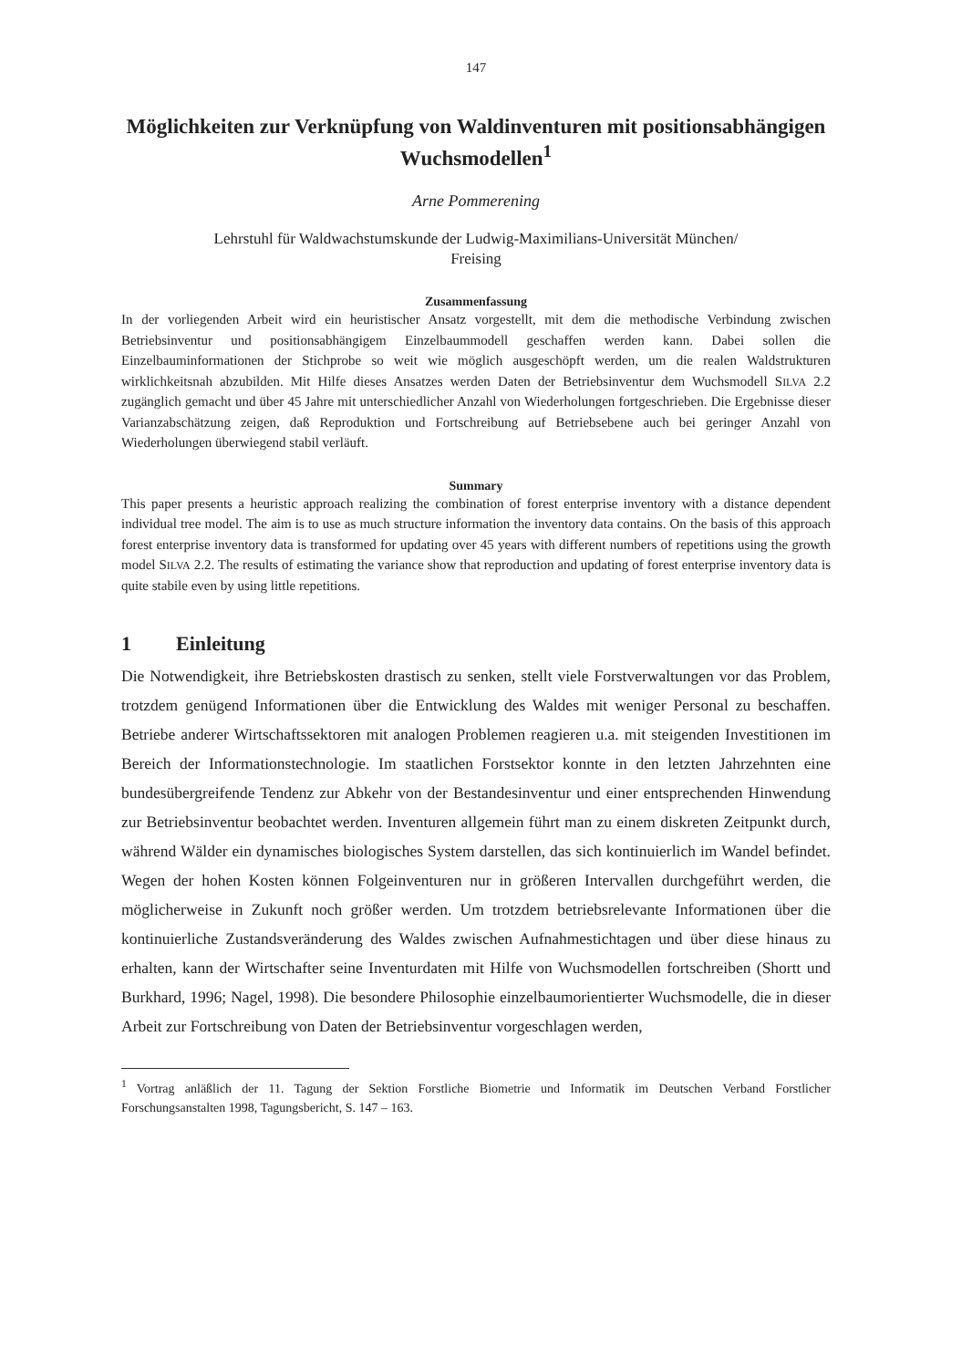147
Möglichkeiten zur Verknüpfung von Waldinventuren mit positionsabhängigen Wuchsmodellen<sup>1</sup>
Arne Pommerening
Lehrstuhl für Waldwachstumskunde der Ludwig-Maximilians-Universität München/
Freising
Zusammenfassung
In der vorliegenden Arbeit wird ein heuristischer Ansatz vorgestellt, mit dem die methodische Verbindung zwischen Betriebsinventur und positionsabhängigem Einzelbaummodell geschaffen werden kann. Dabei sollen die Einzelbauminformationen der Stichprobe so weit wie möglich ausgeschöpft werden, um die realen Waldstrukturen wirklichkeitsnah abzubilden. Mit Hilfe dieses Ansatzes werden Daten der Betriebsinventur dem Wuchsmodell SILVA 2.2 zugänglich gemacht und über 45 Jahre mit unterschiedlicher Anzahl von Wiederholungen fortgeschrieben. Die Ergebnisse dieser Varianzabschätzung zeigen, daß Reproduktion und Fortschreibung auf Betriebsebene auch bei geringer Anzahl von Wiederholungen überwiegend stabil verläuft.
Summary
This paper presents a heuristic approach realizing the combination of forest enterprise inventory with a distance dependent individual tree model. The aim is to use as much structure information the inventory data contains. On the basis of this approach forest enterprise inventory data is transformed for updating over 45 years with different numbers of repetitions using the growth model SILVA 2.2. The results of estimating the variance show that reproduction and updating of forest enterprise inventory data is quite stabile even by using little repetitions.
1 Einleitung
Die Notwendigkeit, ihre Betriebskosten drastisch zu senken, stellt viele Forstverwaltungen vor das Problem, trotzdem genügend Informationen über die Entwicklung des Waldes mit weniger Personal zu beschaffen. Betriebe anderer Wirtschaftssektoren mit analogen Problemen reagieren u.a. mit steigenden Investitionen im Bereich der Informationstechnologie. Im staatlichen Forstsektor konnte in den letzten Jahrzehnten eine bundesübergreifende Tendenz zur Abkehr von der Bestandesinventur und einer entsprechenden Hinwendung zur Betriebsinventur beobachtet werden. Inventuren allgemein führt man zu einem diskreten Zeitpunkt durch, während Wälder ein dynamisches biologisches System darstellen, das sich kontinuierlich im Wandel befindet. Wegen der hohen Kosten können Folgeinventuren nur in größeren Intervallen durchgeführt werden, die möglicherweise in Zukunft noch größer werden. Um trotzdem betriebsrelevante Informationen über die kontinuierliche Zustandsveränderung des Waldes zwischen Aufnahmestichtagen und über diese hinaus zu erhalten, kann der Wirtschafter seine Inventurdaten mit Hilfe von Wuchsmodellen fortschreiben (Shortt und Burkhard, 1996; Nagel, 1998). Die besondere Philosophie einzelbaumorientierter Wuchsmodelle, die in dieser Arbeit zur Fortschreibung von Daten der Betriebsinventur vorgeschlagen werden,
<sup>1</sup> Vortrag anläßlich der 11. Tagung der Sektion Forstliche Biometrie und Informatik im Deutschen Verband Forstlicher Forschungsanstalten 1998, Tagungsbericht, S. 147 – 163.